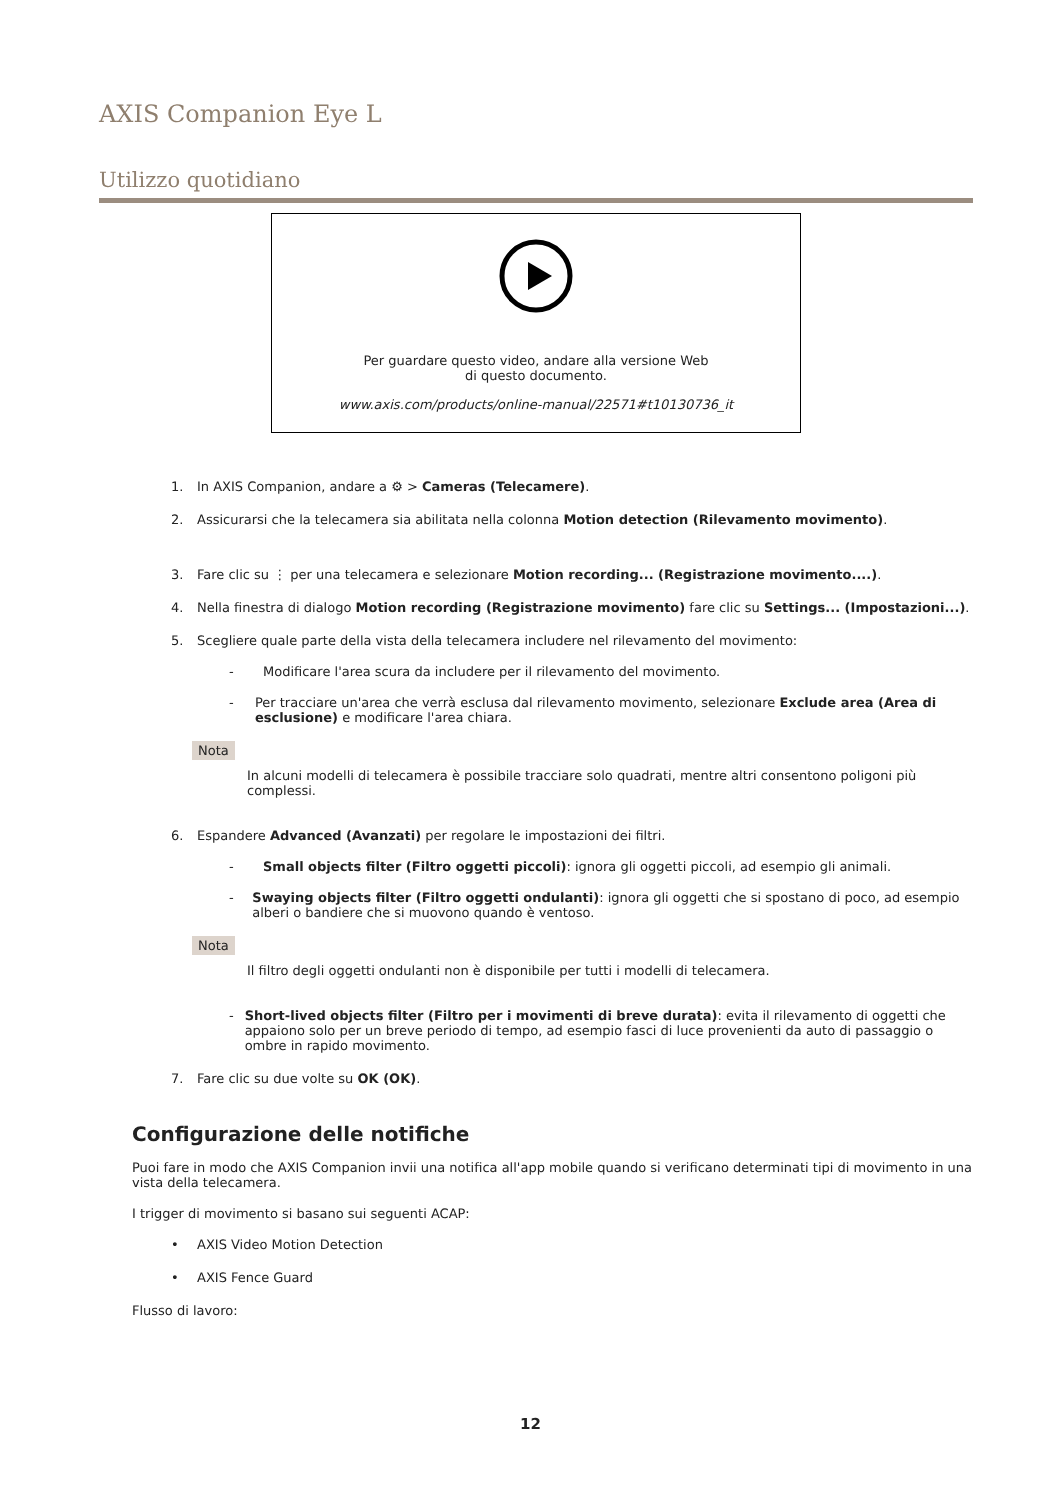AXIS Companion Eye L
Utilizzo quotidiano
Per guardare questo video, andare alla versione Web
di questo documento.
www.axis.com/products/online-manual/22571#t10130736_it
1. In AXIS Companion, andare a ⚙ > Cameras (Telecamere).
2. Assicurarsi che la telecamera sia abilitata nella colonna Motion detection (Rilevamento movimento).
3. Fare clic su ⋮ per una telecamera e selezionare Motion recording... (Registrazione movimento....).
4. Nella finestra di dialogo Motion recording (Registrazione movimento) fare clic su Settings... (Impostazioni...).
5. Scegliere quale parte della vista della telecamera includere nel rilevamento del movimento:
- Modificare l'area scura da includere per il rilevamento del movimento.
- Per tracciare un'area che verrà esclusa dal rilevamento movimento, selezionare Exclude area (Area di esclusione) e modificare l'area chiara.
Nota
In alcuni modelli di telecamera è possibile tracciare solo quadrati, mentre altri consentono poligoni più complessi.
6. Espandere Advanced (Avanzati) per regolare le impostazioni dei filtri.
- Small objects filter (Filtro oggetti piccoli): ignora gli oggetti piccoli, ad esempio gli animali.
- Swaying objects filter (Filtro oggetti ondulanti): ignora gli oggetti che si spostano di poco, ad esempio alberi o bandiere che si muovono quando è ventoso.
Nota
Il filtro degli oggetti ondulanti non è disponibile per tutti i modelli di telecamera.
- Short-lived objects filter (Filtro per i movimenti di breve durata): evita il rilevamento di oggetti che appaiono solo per un breve periodo di tempo, ad esempio fasci di luce provenienti da auto di passaggio o ombre in rapido movimento.
7. Fare clic su due volte su OK (OK).
Configurazione delle notifiche
Puoi fare in modo che AXIS Companion invii una notifica all'app mobile quando si verificano determinati tipi di movimento in una vista della telecamera.
I trigger di movimento si basano sui seguenti ACAP:
• AXIS Video Motion Detection
• AXIS Fence Guard
Flusso di lavoro:
12